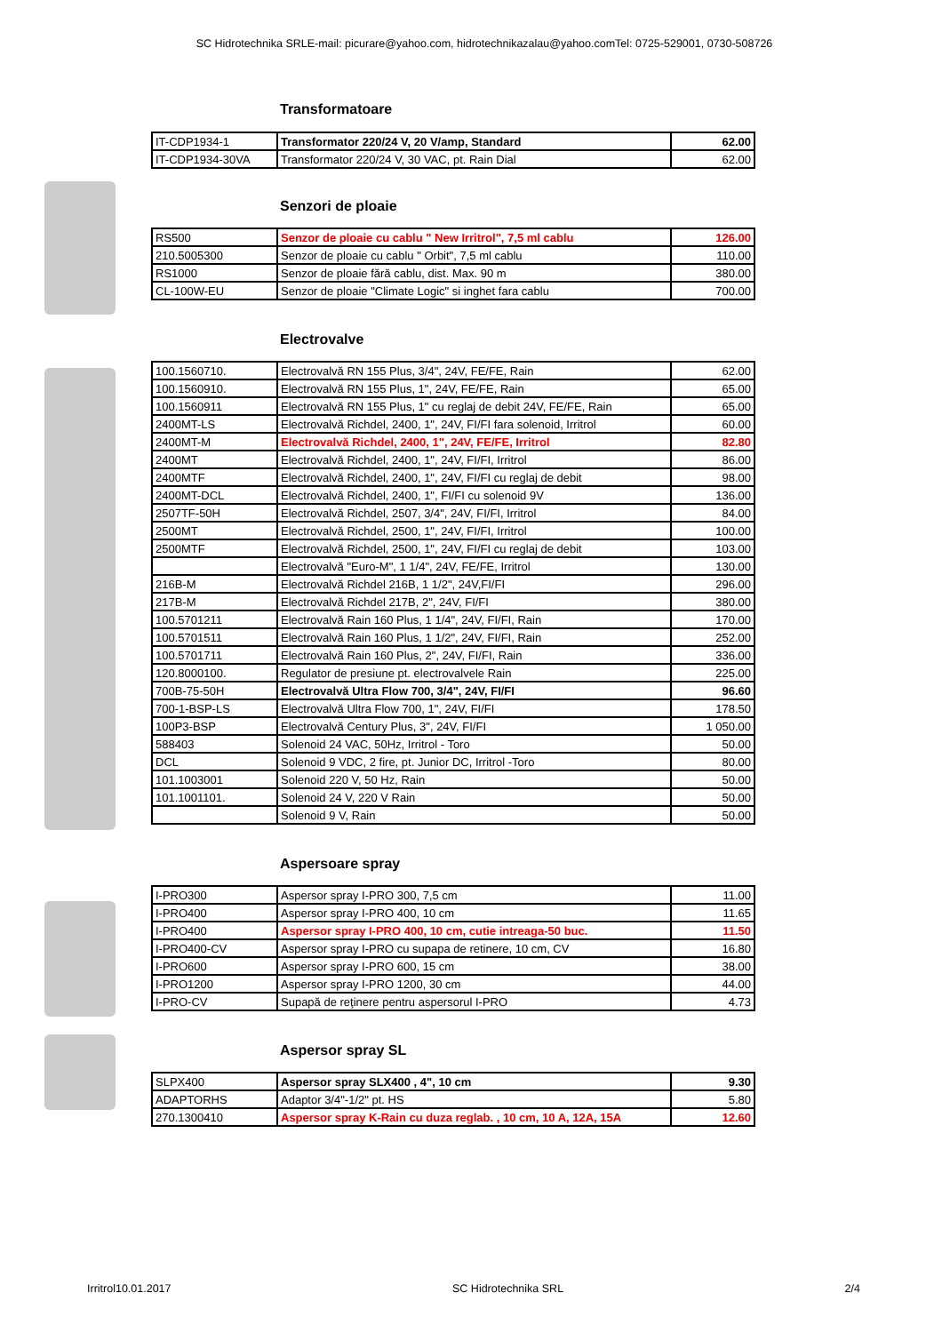SC Hidrotechnika SRLE-mail: picurare@yahoo.com, hidrotechnikazalau@yahoo.comTel: 0725-529001, 0730-508726
Transformatoare
| IT-CDP1934-1 | Transformator 220/24 V, 20 V/amp, Standard | 62.00 |
| IT-CDP1934-30VA | Transformator 220/24 V, 30 VAC, pt. Rain Dial | 62.00 |
Senzori de ploaie
| RS500 | Senzor de ploaie cu cablu " New Irritrol", 7,5 ml cablu | 126.00 |
| 210.5005300 | Senzor de ploaie cu cablu " Orbit", 7,5 ml cablu | 110.00 |
| RS1000 | Senzor de ploaie fără cablu, dist. Max. 90 m | 380.00 |
| CL-100W-EU | Senzor de ploaie "Climate Logic" si inghet fara cablu | 700.00 |
Electrovalve
| 100.1560710. | Electrovalvă RN 155 Plus, 3/4", 24V, FE/FE, Rain | 62.00 |
| 100.1560910. | Electrovalvă RN 155 Plus, 1", 24V, FE/FE, Rain | 65.00 |
| 100.1560911 | Electrovalvă RN 155 Plus, 1" cu reglaj de debit 24V, FE/FE, Rain | 65.00 |
| 2400MT-LS | Electrovalvă Richdel, 2400, 1", 24V, FI/FI fara solenoid, Irritrol | 60.00 |
| 2400MT-M | Electrovalvă Richdel, 2400, 1", 24V, FE/FE, Irritrol | 82.80 |
| 2400MT | Electrovalvă Richdel, 2400, 1", 24V, FI/FI, Irritrol | 86.00 |
| 2400MTF | Electrovalvă Richdel, 2400, 1", 24V, FI/FI cu reglaj de debit | 98.00 |
| 2400MT-DCL | Electrovalvă Richdel, 2400, 1", FI/FI cu solenoid 9V | 136.00 |
| 2507TF-50H | Electrovalvă Richdel, 2507, 3/4", 24V, FI/FI, Irritrol | 84.00 |
| 2500MT | Electrovalvă Richdel, 2500, 1", 24V, FI/FI, Irritrol | 100.00 |
| 2500MTF | Electrovalvă Richdel, 2500, 1", 24V, FI/FI cu reglaj de debit | 103.00 |
| | Electrovalvă "Euro-M", 1 1/4", 24V, FE/FE, Irritrol | 130.00 |
| 216B-M | Electrovalvă Richdel 216B, 1 1/2", 24V,FI/FI | 296.00 |
| 217B-M | Electrovalvă Richdel 217B, 2", 24V, FI/FI | 380.00 |
| 100.5701211 | Electrovalvă Rain 160 Plus, 1 1/4", 24V, FI/FI, Rain | 170.00 |
| 100.5701511 | Electrovalvă Rain 160 Plus, 1 1/2", 24V, FI/FI, Rain | 252.00 |
| 100.5701711 | Electrovalvă Rain 160 Plus, 2", 24V, FI/FI, Rain | 336.00 |
| 120.8000100. | Regulator de presiune pt. electrovalvele Rain | 225.00 |
| 700B-75-50H | Electrovalvă Ultra Flow 700, 3/4", 24V, FI/FI | 96.60 |
| 700-1-BSP-LS | Electrovalvă Ultra Flow 700, 1", 24V, FI/FI | 178.50 |
| 100P3-BSP | Electrovalvă Century Plus, 3", 24V, FI/FI | 1 050.00 |
| 588403 | Solenoid 24 VAC, 50Hz, Irritrol - Toro | 50.00 |
| DCL | Solenoid 9 VDC, 2 fire, pt. Junior DC, Irritrol -Toro | 80.00 |
| 101.1003001 | Solenoid 220 V, 50 Hz, Rain | 50.00 |
| 101.1001101. | Solenoid 24 V, 220 V Rain | 50.00 |
| | Solenoid 9 V, Rain | 50.00 |
Aspersoare spray
| I-PRO300 | Aspersor spray I-PRO 300, 7,5 cm | 11.00 |
| I-PRO400 | Aspersor spray I-PRO 400, 10 cm | 11.65 |
| I-PRO400 | Aspersor spray I-PRO 400, 10 cm, cutie intreaga-50 buc. | 11.50 |
| I-PRO400-CV | Aspersor spray I-PRO cu supapa de retinere, 10 cm, CV | 16.80 |
| I-PRO600 | Aspersor spray I-PRO 600, 15 cm | 38.00 |
| I-PRO1200 | Aspersor spray I-PRO 1200, 30 cm | 44.00 |
| I-PRO-CV | Supapă de reţinere pentru aspersorul I-PRO | 4.73 |
Aspersor spray SL
| SLPX400 | Aspersor spray SLX400 , 4", 10 cm | 9.30 |
| ADAPTORHS | Adaptor 3/4"-1/2" pt. HS | 5.80 |
| 270.1300410 | Aspersor spray K-Rain cu duza reglab. , 10 cm, 10 A, 12A, 15A | 12.60 |
Irritrol10.01.2017 SC Hidrotechnika SRL 2/4